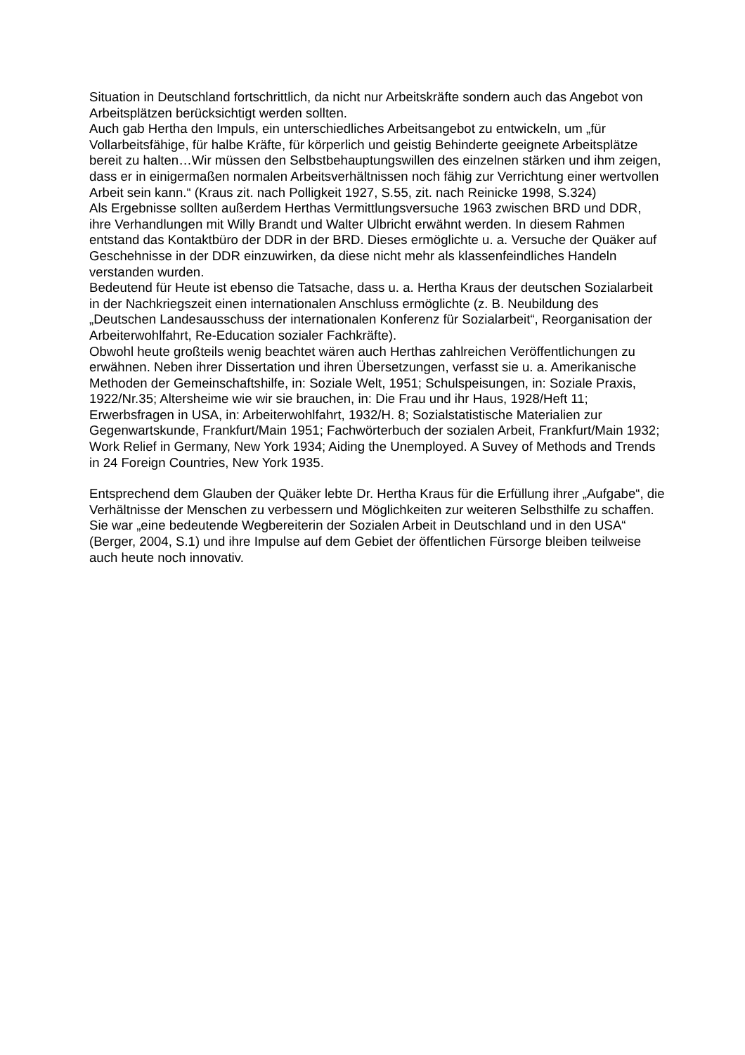Situation in Deutschland fortschrittlich, da nicht nur Arbeitskräfte sondern auch das Angebot von Arbeitsplätzen berücksichtigt werden sollten.
Auch gab Hertha den Impuls, ein unterschiedliches Arbeitsangebot zu entwickeln, um „für Vollarbeitsfähige, für halbe Kräfte, für körperlich und geistig Behinderte geeignete Arbeitsplätze bereit zu halten…Wir müssen den Selbstbehauptungswillen des einzelnen stärken und ihm zeigen, dass er in einigermaßen normalen Arbeitsverhältnissen noch fähig zur Verrichtung einer wertvollen Arbeit sein kann.“ (Kraus zit. nach Polligkeit 1927, S.55, zit. nach Reinicke 1998, S.324)
Als Ergebnisse sollten außerdem Herthas Vermittlungsversuche 1963 zwischen BRD und DDR, ihre Verhandlungen mit Willy Brandt und Walter Ulbricht erwähnt werden. In diesem Rahmen entstand das Kontaktbüro der DDR in der BRD. Dieses ermöglichte u. a. Versuche der Quäker auf Geschehnisse in der DDR einzuwirken, da diese nicht mehr als klassenfeindliches Handeln verstanden wurden.
Bedeutend für Heute ist ebenso die Tatsache, dass u. a. Hertha Kraus der deutschen Sozialarbeit in der Nachkriegszeit einen internationalen Anschluss ermöglichte (z. B. Neubildung des „Deutschen Landesausschuss der internationalen Konferenz für Sozialarbeit“, Reorganisation der Arbeiterwohlfahrt, Re-Education sozialer Fachkräfte).
Obwohl heute großteils wenig beachtet wären auch Herthas zahlreichen Veröffentlichungen zu erwähnen. Neben ihrer Dissertation und ihren Übersetzungen, verfasst sie u. a. Amerikanische Methoden der Gemeinschaftshilfe, in: Soziale Welt, 1951; Schulspeisungen, in: Soziale Praxis, 1922/Nr.35; Altersheime wie wir sie brauchen, in: Die Frau und ihr Haus, 1928/Heft 11; Erwerbsfragen in USA, in: Arbeiterwohlfahrt, 1932/H. 8; Sozialstatistische Materialien zur Gegenwartskunde, Frankfurt/Main 1951; Fachwörterbuch der sozialen Arbeit, Frankfurt/Main 1932; Work Relief in Germany, New York 1934; Aiding the Unemployed. A Suvey of Methods and Trends in 24 Foreign Countries, New York 1935.
Entsprechend dem Glauben der Quäker lebte Dr. Hertha Kraus für die Erfüllung ihrer „Aufgabe“, die Verhältnisse der Menschen zu verbessern und Möglichkeiten zur weiteren Selbsthilfe zu schaffen. Sie war „eine bedeutende Wegbereiterin der Sozialen Arbeit in Deutschland und in den USA“ (Berger, 2004, S.1) und ihre Impulse auf dem Gebiet der öffentlichen Fürsorge bleiben teilweise auch heute noch innovativ.